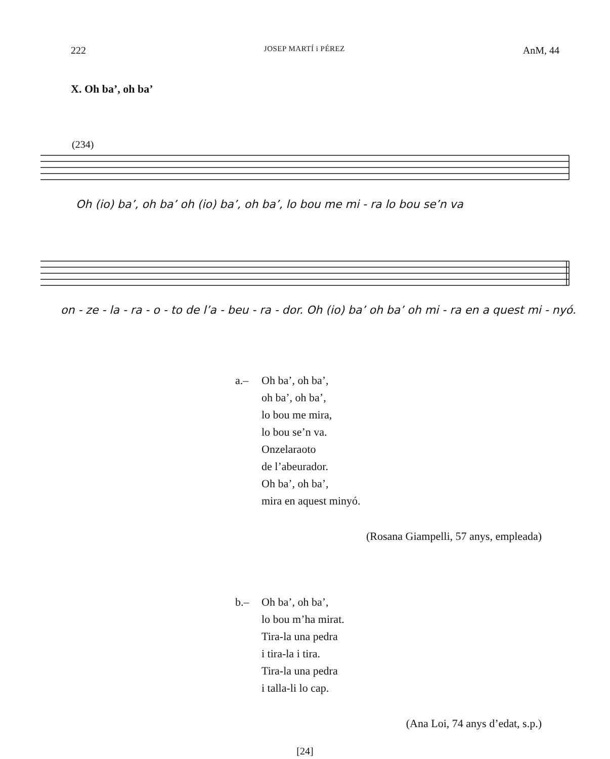222 JOSEP MARTÍ i PÉREZ AnM, 44
X. Oh ba’, oh ba’
(234)
Oh (io) ba’, oh ba’ oh (io) ba’, oh ba’, lo bou me mi - ra lo bou se’n va
on - ze - la - ra - o - to de l’a - beu - ra - dor. Oh (io) ba’ oh ba’ oh mi - ra en a quest mi - nyó.
a.– Oh ba’, oh ba’,
oh ba’, oh ba’,
lo bou me mira,
lo bou se’n va.
Onzelaraoto
de l’abeurador.
Oh ba’, oh ba’,
mira en aquest minyó.
(Rosana Giampelli, 57 anys, empleada)
b.– Oh ba’, oh ba’,
lo bou m’ha mirat.
Tira-la una pedra
i tira-la i tira.
Tira-la una pedra
i talla-li lo cap.
(Ana Loi, 74 anys d’edat, s.p.)
[24]